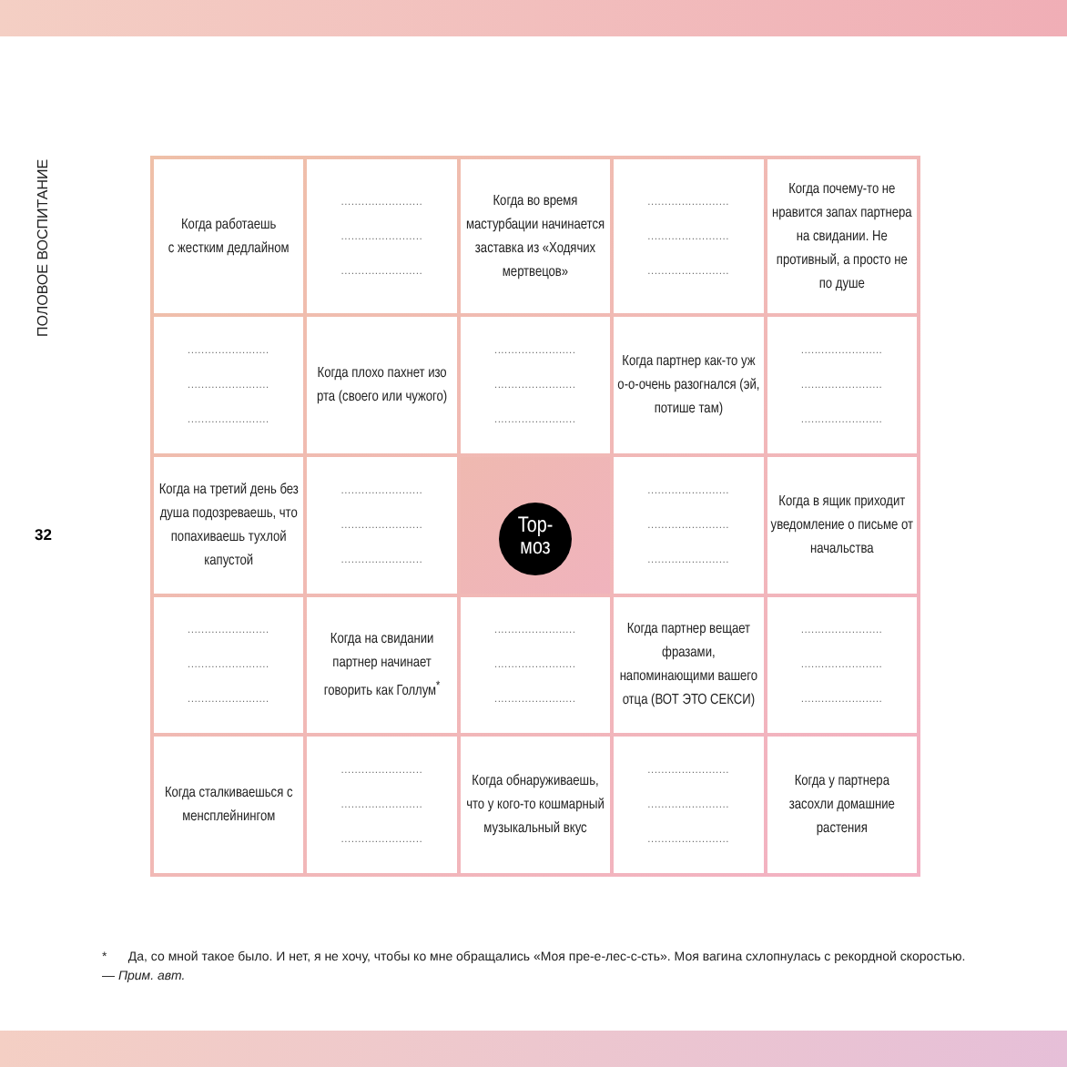ПОЛОВОЕ ВОСПИТАНИЕ
32
| Когда работаешь с жестким дедлайном | ........................ ........................ ........................ | Когда во время мастурбации начинается заставка из «Ходячих мертвецов» | ........................ ........................ ........................ | Когда почему-то не нравится запах партнера на свидании. Не противный, а просто не по душе |
| ........................ ........................ ........................ | Когда плохо пахнет изо рта (своего или чужого) | ........................ ........................ ........................ | Когда партнер как-то уж о-о-очень разогнался (эй, потише там) | ........................ ........................ ........................ |
| Когда на третий день без душа подозреваешь, что попахиваешь тухлой капустой | ........................ ........................ ........................ | Тор- моз | ........................ ........................ ........................ | Когда в ящик приходит уведомление о письме от начальства |
| ........................ ........................ ........................ | Когда на свидании партнер начинает говорить как Голлум<sup>*</sup> | ........................ ........................ ........................ | Когда партнер вещает фразами, напоминающими вашего отца (ВОТ ЭТО СЕКСИ) | ........................ ........................ ........................ |
| Когда сталкиваешься с менсплейнингом | ........................ ........................ ........................ | Когда обнаруживаешь, что у кого-то кошмарный музыкальный вкус | ........................ ........................ ........................ | Когда у партнера засохли домашние растения |
* Да, со мной такое было. И нет, я не хочу, чтобы ко мне обращались «Моя пре-е-лес-с-сть». Моя вагина схлопнулась с рекордной скоростью. — Прим. авт.